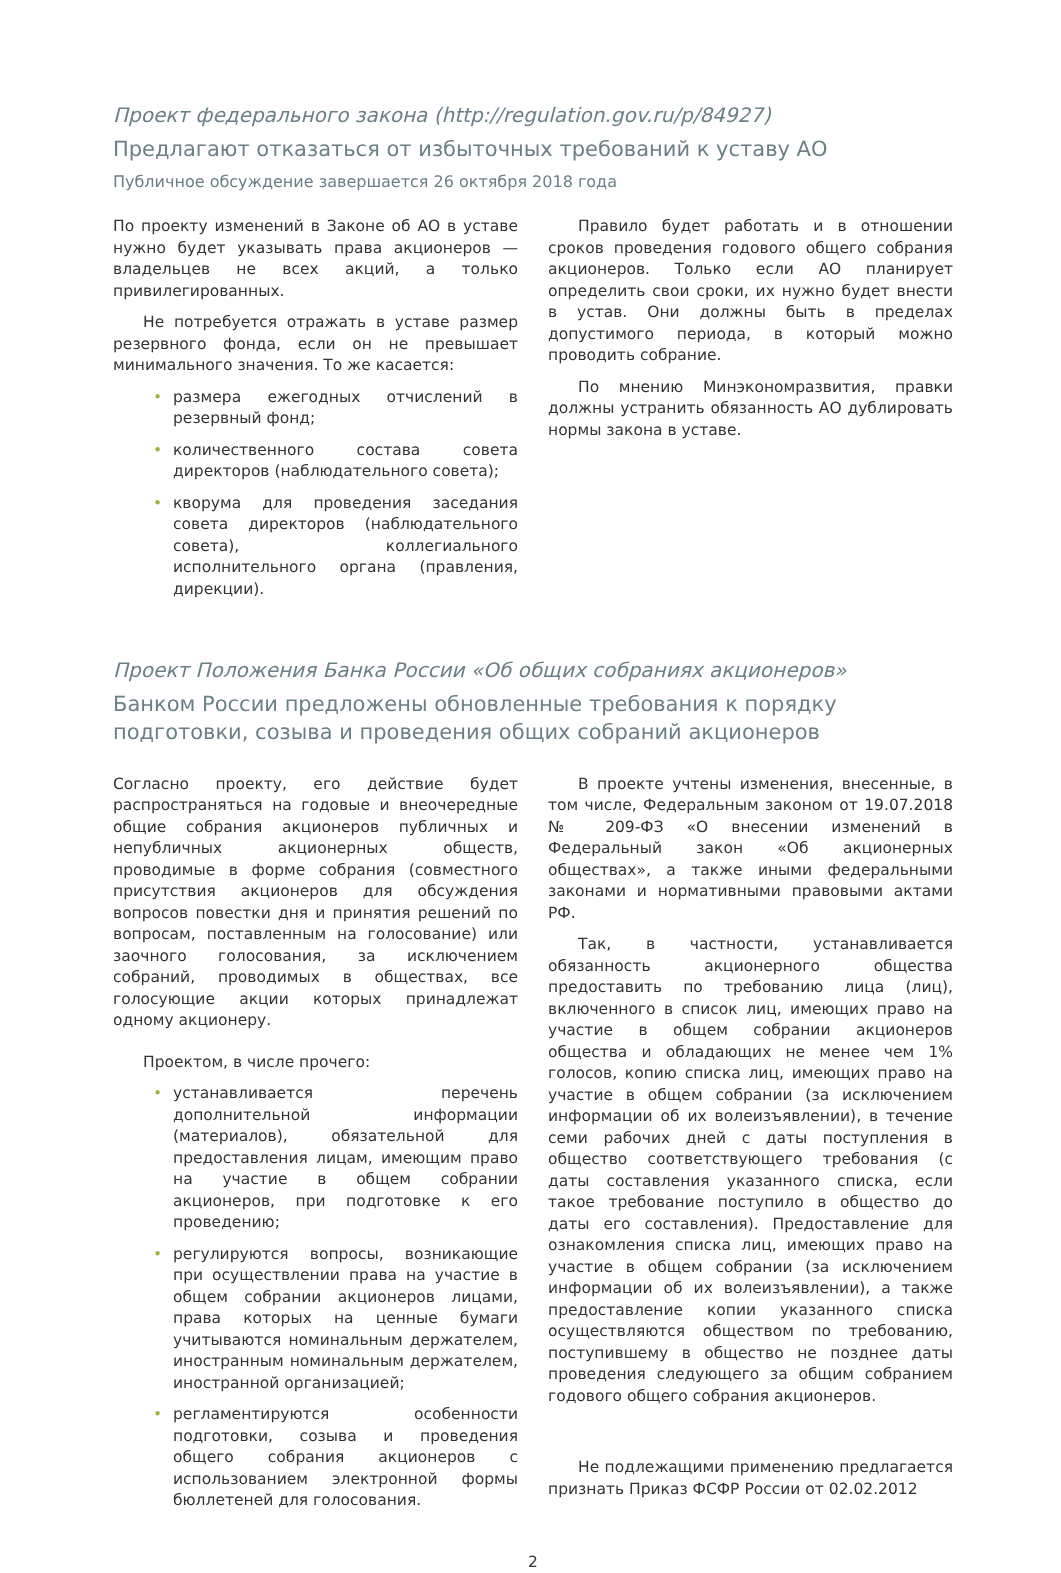Проект федерального закона (http://regulation.gov.ru/p/84927)
Предлагают отказаться от избыточных требований к уставу АО
Публичное обсуждение завершается 26 октября 2018 года
По проекту изменений в Законе об АО в уставе нужно будет указывать права акционеров — владельцев не всех акций, а только привилегированных.
Не потребуется отражать в уставе размер резервного фонда, если он не превышает минимального значения. То же касается:
• размера ежегодных отчислений в резервный фонд;
• количественного состава совета директоров (наблюдательного совета);
• кворума для проведения заседания совета директоров (наблюдательного совета), коллегиального исполнительного органа (правления, дирекции).
Правило будет работать и в отношении сроков проведения годового общего собрания акционеров. Только если АО планирует определить свои сроки, их нужно будет внести в устав. Они должны быть в пределах допустимого периода, в который можно проводить собрание.
По мнению Минэкономразвития, правки должны устранить обязанность АО дублировать нормы закона в уставе.
Проект Положения Банка России «Об общих собраниях акционеров»
Банком России предложены обновленные требования к порядку подготовки, созыва и проведения общих собраний акционеров
Согласно проекту, его действие будет распространяться на годовые и внеочередные общие собрания акционеров публичных и непубличных акционерных обществ, проводимые в форме собрания (совместного присутствия акционеров для обсуждения вопросов повестки дня и принятия решений по вопросам, поставленным на голосование) или заочного голосования, за исключением собраний, проводимых в обществах, все голосующие акции которых принадлежат одному акционеру.
Проектом, в числе прочего:
• устанавливается перечень дополнительной информации (материалов), обязательной для предоставления лицам, имеющим право на участие в общем собрании акционеров, при подготовке к его проведению;
• регулируются вопросы, возникающие при осуществлении права на участие в общем собрании акционеров лицами, права которых на ценные бумаги учитываются номинальным держателем, иностранным номинальным держателем, иностранной организацией;
• регламентируются особенности подготовки, созыва и проведения общего собрания акционеров с использованием электронной формы бюллетеней для голосования.
В проекте учтены изменения, внесенные, в том числе, Федеральным законом от 19.07.2018 № 209-ФЗ «О внесении изменений в Федеральный закон «Об акционерных обществах», а также иными федеральными законами и нормативными правовыми актами РФ.
Так, в частности, устанавливается обязанность акционерного общества предоставить по требованию лица (лиц), включенного в список лиц, имеющих право на участие в общем собрании акционеров общества и обладающих не менее чем 1% голосов, копию списка лиц, имеющих право на участие в общем собрании (за исключением информации об их волеизъявлении), в течение семи рабочих дней с даты поступления в общество соответствующего требования (с даты составления указанного списка, если такое требование поступило в общество до даты его составления). Предоставление для ознакомления списка лиц, имеющих право на участие в общем собрании (за исключением информации об их волеизъявлении), а также предоставление копии указанного списка осуществляются обществом по требованию, поступившему в общество не позднее даты проведения следующего за общим собранием годового общего собрания акционеров.
Не подлежащими применению предлагается признать Приказ ФСФР России от 02.02.2012
2